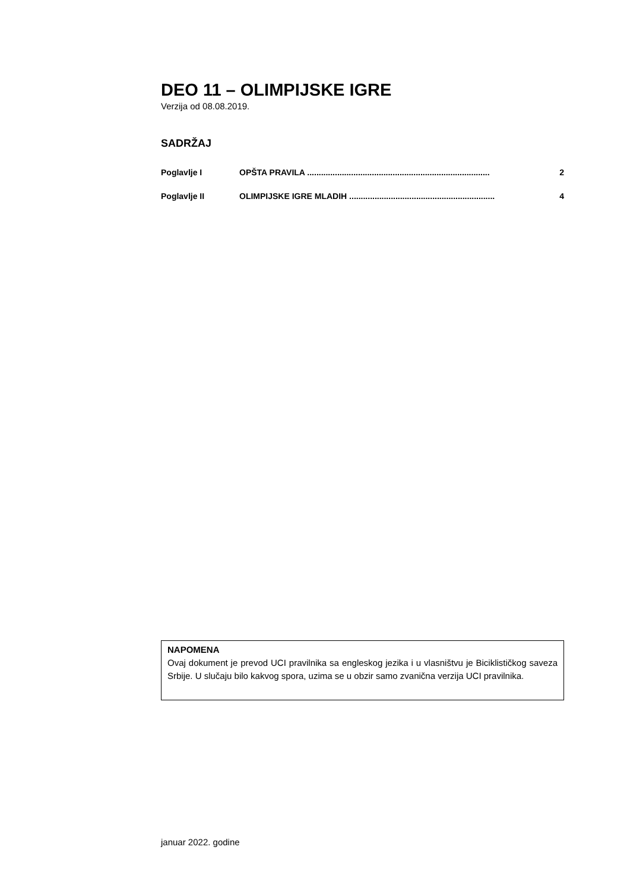DEO 11 – OLIMPIJSKE IGRE
Verzija od 08.08.2019.
SADRŽAJ
Poglavlje I OPŠTA PRAVILA ............................................................................... 2
Poglavlje II OLIMPIJSKE IGRE MLADIH ............................................................... 4
NAPOMENA
Ovaj dokument je prevod UCI pravilnika sa engleskog jezika i u vlasništvu je Biciklističkog saveza Srbije. U slučaju bilo kakvog spora, uzima se u obzir samo zvanična verzija UCI pravilnika.
januar 2022. godine